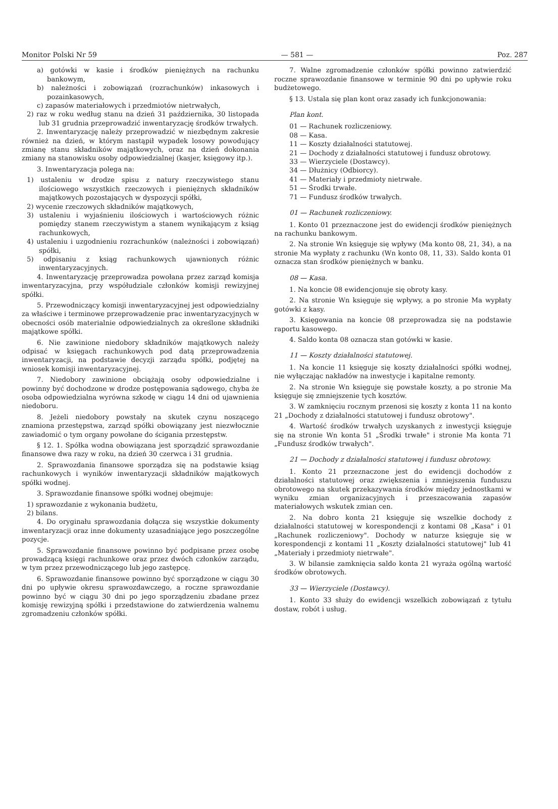Monitor Polski Nr 59 — 581 — Poz. 287
a) gotówki w kasie i środków pieniężnych na rachunku bankowym,
b) należności i zobowiązań (rozrachunków) inkasowych i pozainkasowych,
c) zapasów materiałowych i przedmiotów nietrwałych,
2) raz w roku według stanu na dzień 31 października, 30 listopada lub 31 grudnia przeprowadzić inwentaryzację środków trwałych.
2. Inwentaryzację należy przeprowadzić w niezbędnym zakresie również na dzień, w którym nastąpił wypadek losowy powodujący zmianę stanu składników majątkowych, oraz na dzień dokonania zmiany na stanowisku osoby odpowiedzialnej (kasjer, księgowy itp.).
3. Inwentaryzacja polega na:
1) ustaleniu w drodze spisu z natury rzeczywistego stanu ilościowego wszystkich rzeczowych i pieniężnych składników majątkowych pozostających w dyspozycji spółki,
2) wycenie rzeczowych składników majątkowych,
3) ustaleniu i wyjaśnieniu ilościowych i wartościowych różnic pomiędzy stanem rzeczywistym a stanem wynikającym z ksiąg rachunkowych,
4) ustaleniu i uzgodnieniu rozrachunków (należności i zobowiązań) spółki,
5) odpisaniu z ksiąg rachunkowych ujawnionych różnic inwentaryzacyjnych.
4. Inwentaryzację przeprowadza powołana przez zarząd komisja inwentaryzacyjna, przy współudziale członków komisji rewizyjnej spółki.
5. Przewodniczący komisji inwentaryzacyjnej jest odpowiedzialny za właściwe i terminowe przeprowadzenie prac inwentaryzacyjnych w obecności osób materialnie odpowiedzialnych za określone składniki majątkowe spółki.
6. Nie zawinione niedobory składników majątkowych należy odpisać w księgach rachunkowych pod datą przeprowadzenia inwentaryzacji, na podstawie decyzji zarządu spółki, podjętej na wniosek komisji inwentaryzacyjnej.
7. Niedobory zawinione obciążają osoby odpowiedzialne i powinny być dochodzone w drodze postępowania sądowego, chyba że osoba odpowiedzialna wyrówna szkodę w ciągu 14 dni od ujawnienia niedoboru.
8. Jeżeli niedobory powstały na skutek czynu noszącego znamiona przestępstwa, zarząd spółki obowiązany jest niezwłocznie zawiadomić o tym organy powołane do ścigania przestępstw.
§ 12. 1. Spółka wodna obowiązana jest sporządzić sprawozdanie finansowe dwa razy w roku, na dzień 30 czerwca i 31 grudnia.
2. Sprawozdania finansowe sporządza się na podstawie ksiąg rachunkowych i wyników inwentaryzacji składników majątkowych spółki wodnej.
3. Sprawozdanie finansowe spółki wodnej obejmuje:
1) sprawozdanie z wykonania budżetu,
2) bilans.
4. Do oryginału sprawozdania dołącza się wszystkie dokumenty inwentaryzacji oraz inne dokumenty uzasadniające jego poszczególne pozycje.
5. Sprawozdanie finansowe powinno być podpisane przez osobę prowadzącą księgi rachunkowe oraz przez dwóch członków zarządu, w tym przez przewodniczącego lub jego zastępcę.
6. Sprawozdanie finansowe powinno być sporządzone w ciągu 30 dni po upływie okresu sprawozdawczego, a roczne sprawozdanie powinno być w ciągu 30 dni po jego sporządzeniu zbadane przez komisję rewizyjną spółki i przedstawione do zatwierdzenia walnemu zgromadzeniu członków spółki.
7. Walne zgromadzenie członków spółki powinno zatwierdzić roczne sprawozdanie finansowe w terminie 90 dni po upływie roku budżetowego.
§ 13. Ustala się plan kont oraz zasady ich funkcjonowania:
Plan kont.
01 — Rachunek rozliczeniowy.
08 — Kasa.
11 — Koszty działalności statutowej.
21 — Dochody z działalności statutowej i fundusz obrotowy.
33 — Wierzyciele (Dostawcy).
34 — Dłużnicy (Odbiorcy).
41 — Materiały i przedmioty nietrwałe.
51 — Środki trwałe.
71 — Fundusz środków trwałych.
01 — Rachunek rozliczeniowy.
1. Konto 01 przeznaczone jest do ewidencji środków pieniężnych na rachunku bankowym.
2. Na stronie Wn księguje się wpływy (Ma konto 08, 21, 34), a na stronie Ma wypłaty z rachunku (Wn konto 08, 11, 33). Saldo konta 01 oznacza stan środków pieniężnych w banku.
08 — Kasa.
1. Na koncie 08 ewidencjonuje się obroty kasy.
2. Na stronie Wn księguje się wpływy, a po stronie Ma wypłaty gotówki z kasy.
3. Księgowania na koncie 08 przeprowadza się na podstawie raportu kasowego.
4. Saldo konta 08 oznacza stan gotówki w kasie.
11 — Koszty działalności statutowej.
1. Na koncie 11 księguje się koszty działalności spółki wodnej, nie wyłączając nakładów na inwestycje i kapitalne remonty.
2. Na stronie Wn księguje się powstałe koszty, a po stronie Ma księguje się zmniejszenie tych kosztów.
3. W zamknięciu rocznym przenosi się koszty z konta 11 na konto 21 „Dochody z działalności statutowej i fundusz obrotowy".
4. Wartość środków trwałych uzyskanych z inwestycji księguje się na stronie Wn konta 51 „Środki trwałe" i stronie Ma konta 71 „Fundusz środków trwałych".
21 — Dochody z działalności statutowej i fundusz obrotowy.
1. Konto 21 przeznaczone jest do ewidencji dochodów z działalności statutowej oraz zwiększenia i zmniejszenia funduszu obrotowego na skutek przekazywania środków między jednostkami w wyniku zmian organizacyjnych i przeszacowania zapasów materiałowych wskutek zmian cen.
2. Na dobro konta 21 księguje się wszelkie dochody z działalności statutowej w korespondencji z kontami 08 „Kasa" i 01 „Rachunek rozliczeniowy". Dochody w naturze księguje się w korespondencji z kontami 11 „Koszty działalności statutowej" lub 41 „Materiały i przedmioty nietrwałe".
3. W bilansie zamknięcia saldo konta 21 wyraża ogólną wartość środków obrotowych.
33 — Wierzyciele (Dostawcy).
1. Konto 33 służy do ewidencji wszelkich zobowiązań z tytułu dostaw, robót i usług.